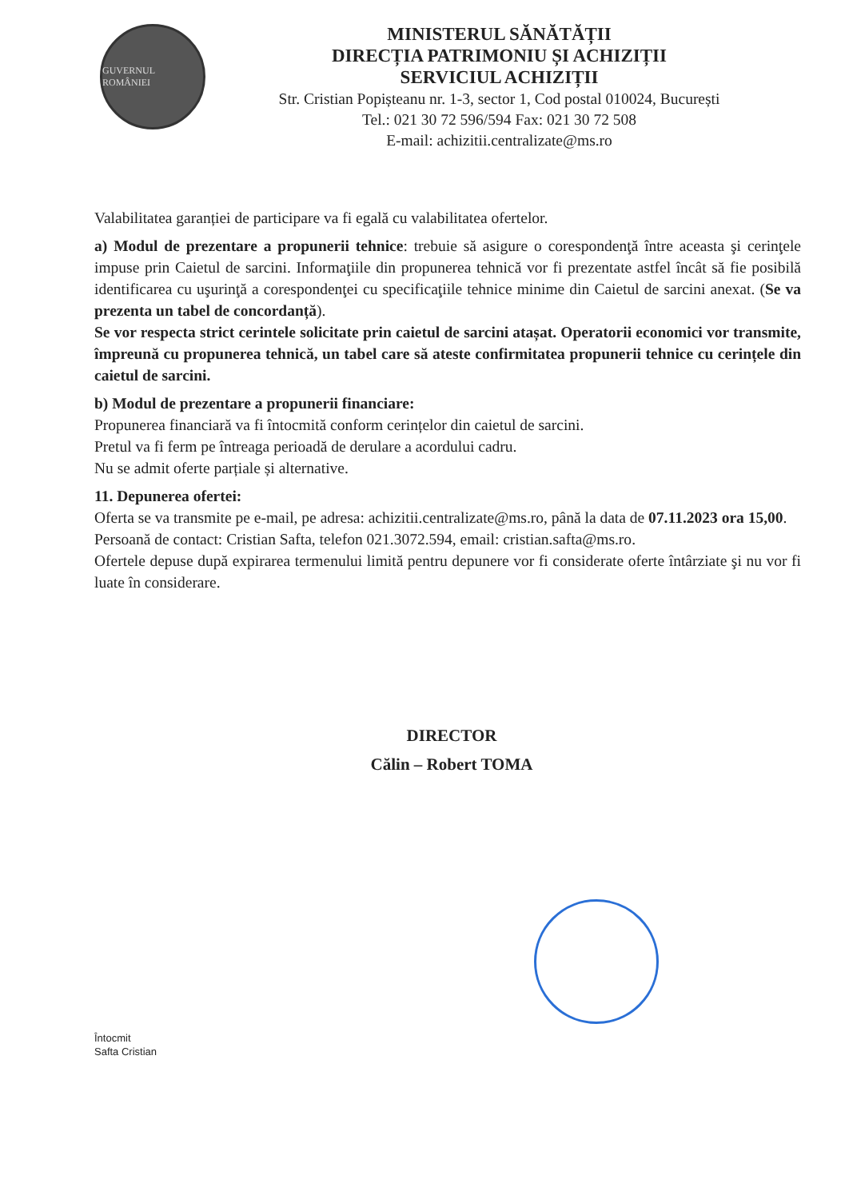GUVERNUL ROMÂNIEI
MINISTERUL SĂNĂTĂȚII
DIRECȚIA PATRIMONIU ȘI ACHIZIȚII
SERVICIUL ACHIZIȚII
Str. Cristian Popișteanu nr. 1-3, sector 1, Cod postal 010024, București
Tel.: 021 30 72 596/594 Fax: 021 30 72 508
E-mail: achizitii.centralizate@ms.ro
Valabilitatea garanției de participare va fi egală cu valabilitatea ofertelor.
a) Modul de prezentare a propunerii tehnice: trebuie să asigure o corespondenţă între aceasta şi cerinţele impuse prin Caietul de sarcini. Informaţiile din propunerea tehnică vor fi prezentate astfel încât să fie posibilă identificarea cu uşurinţă a corespondenţei cu specificaţiile tehnice minime din Caietul de sarcini anexat. (Se va prezenta un tabel de concordanță).
Se vor respecta strict cerintele solicitate prin caietul de sarcini atașat. Operatorii economici vor transmite, împreună cu propunerea tehnică, un tabel care să ateste confirmitatea propunerii tehnice cu cerințele din caietul de sarcini.
b) Modul de prezentare a propunerii financiare:
Propunerea financiară va fi întocmită conform cerințelor din caietul de sarcini.
Pretul va fi ferm pe întreaga perioadă de derulare a acordului cadru.
Nu se admit oferte parțiale și alternative.
11. Depunerea ofertei:
Oferta se va transmite pe e-mail, pe adresa: achizitii.centralizate@ms.ro, până la data de 07.11.2023 ora 15,00.
Persoană de contact: Cristian Safta, telefon 021.3072.594, email: cristian.safta@ms.ro.
Ofertele depuse după expirarea termenului limită pentru depunere vor fi considerate oferte întârziate şi nu vor fi luate în considerare.
DIRECTOR
Călin – Robert TOMA
Întocmit
Safta Cristian